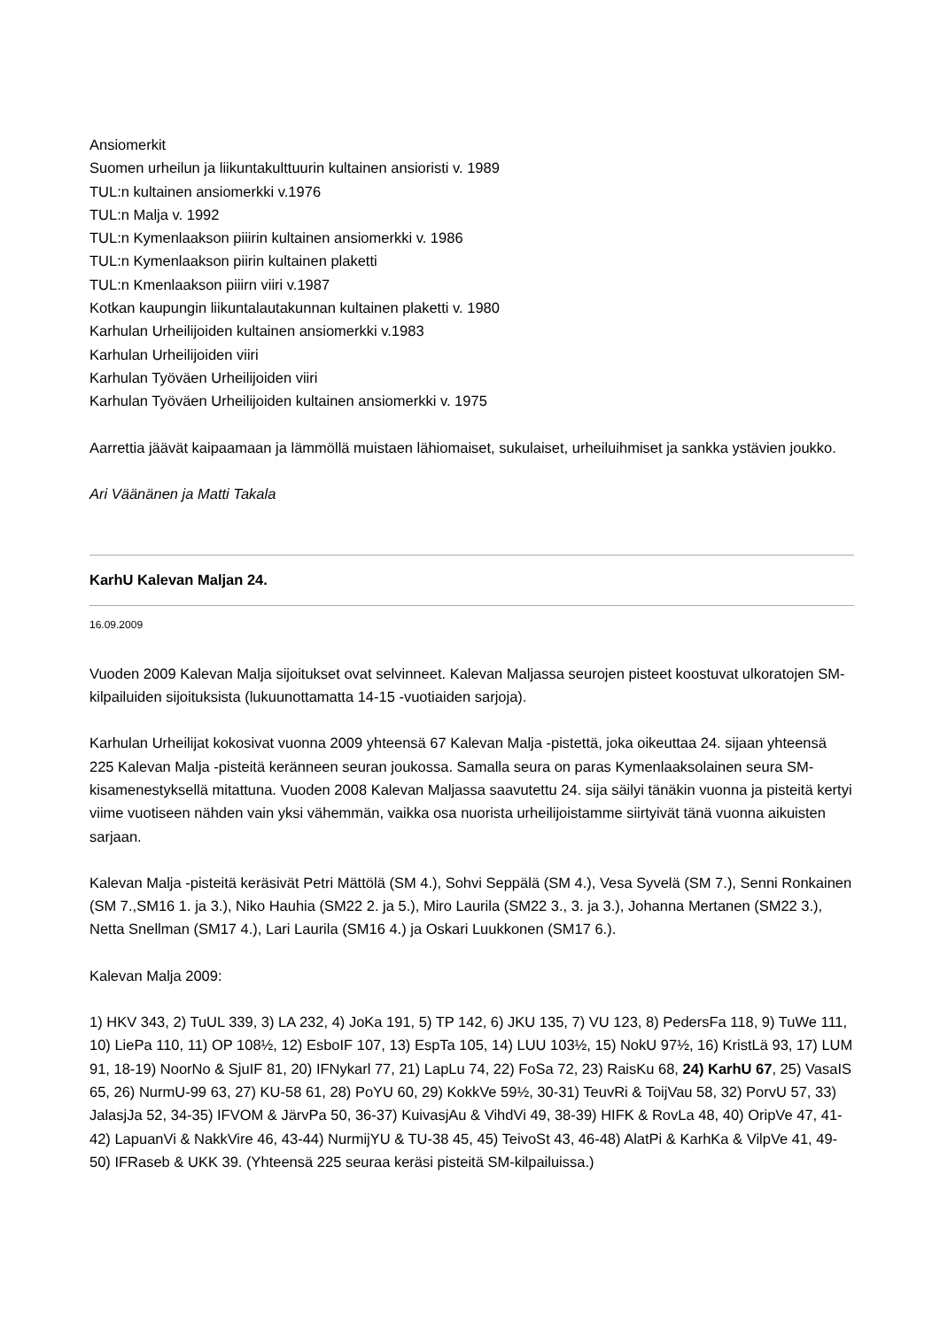Ansiomerkit
Suomen urheilun ja liikuntakulttuurin kultainen ansioristi v. 1989
TUL:n kultainen ansiomerkki v.1976
TUL:n Malja v. 1992
TUL:n Kymenlaakson piiirin kultainen ansiomerkki v. 1986
TUL:n Kymenlaakson piirin kultainen plaketti
TUL:n Kmenlaakson piiirn viiri v.1987
Kotkan kaupungin liikuntalautakunnan kultainen plaketti v. 1980
Karhulan Urheilijoiden kultainen ansiomerkki v.1983
Karhulan Urheilijoiden viiri
Karhulan Työväen Urheilijoiden viiri
Karhulan Työväen Urheilijoiden kultainen ansiomerkki v. 1975
Aarrettia jäävät kaipaamaan ja lämmöllä muistaen lähiomaiset, sukulaiset, urheiluihmiset ja sankka ystävien joukko.
Ari Väänänen ja Matti Takala
KarhU Kalevan Maljan 24.
16.09.2009
Vuoden 2009 Kalevan Malja sijoitukset ovat selvinneet. Kalevan Maljassa seurojen pisteet koostuvat ulkoratojen SM-kilpailuiden sijoituksista (lukuunottamatta 14-15 -vuotiaiden sarjoja).
Karhulan Urheilijat kokosivat vuonna 2009 yhteensä 67 Kalevan Malja -pistettä, joka oikeuttaa 24. sijaan yhteensä 225 Kalevan Malja -pisteitä keränneen seuran joukossa. Samalla seura on paras Kymenlaaksolainen seura SM-kisamenestyksellä mitattuna. Vuoden 2008 Kalevan Maljassa saavutettu 24. sija säilyi tänäkin vuonna ja pisteitä kertyi viime vuotiseen nähden vain yksi vähemmän, vaikka osa nuorista urheilijoistamme siirtyivät tänä vuonna aikuisten sarjaan.
Kalevan Malja -pisteitä keräsivät Petri Mättölä (SM 4.), Sohvi Seppälä (SM 4.), Vesa Syvelä (SM 7.), Senni Ronkainen (SM 7.,SM16 1. ja 3.), Niko Hauhia (SM22 2. ja 5.), Miro Laurila (SM22 3., 3. ja 3.), Johanna Mertanen (SM22 3.), Netta Snellman (SM17 4.), Lari Laurila (SM16 4.) ja Oskari Luukkonen (SM17 6.).
Kalevan Malja 2009:
1) HKV 343, 2) TuUL 339, 3) LA 232, 4) JoKa 191, 5) TP 142, 6) JKU 135, 7) VU 123, 8) PedersFa 118, 9) TuWe 111, 10) LiePa 110, 11) OP 108½, 12) EsboIF 107, 13) EspTa 105, 14) LUU 103½, 15) NokU 97½, 16) KristLä 93, 17) LUM 91, 18-19) NoorNo & SjuIF 81, 20) IFNykarl 77, 21) LapLu 74, 22) FoSa 72, 23) RaisKu 68, 24) KarhU 67, 25) VasaIS 65, 26) NurmU-99 63, 27) KU-58 61, 28) PoYU 60, 29) KokkVe 59½, 30-31) TeuvRi & ToijVau 58, 32) PorvU 57, 33) JalasjJa 52, 34-35) IFVOM & JärvPa 50, 36-37) KuivasjAu & VihdVi 49, 38-39) HIFK & RovLa 48, 40) OripVe 47, 41-42) LapuanVi & NakkVire 46, 43-44) NurmijYU & TU-38 45, 45) TeivoSt 43, 46-48) AlatPi & KarhKa & VilpVe 41, 49-50) IFRaseb & UKK 39. (Yhteensä 225 seuraa keräsi pisteitä SM-kilpailuissa.)